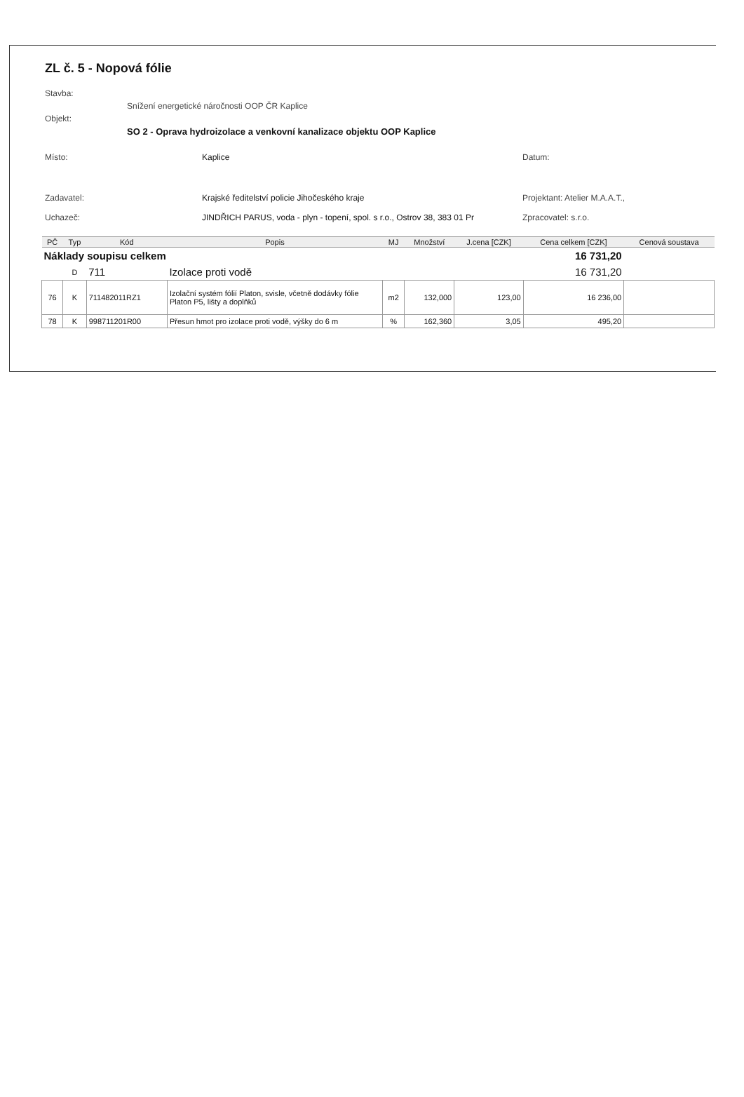ZL č. 5 - Nopová fólie
Stavba:
Snížení energetické náročnosti OOP ČR Kaplice
Objekt:
SO 2 - Oprava hydroizolace a venkovní kanalizace objektu OOP Kaplice
Místo: Kaplice Datum:
Zadavatel: Krajské ředitelství policie Jihočeského kraje Projektant: Atelier M.A.A.T.,
Uchazeč: JINDŘICH PARUS, voda - plyn - topení, spol. s r.o., Ostrov 38, 383 01 Pr Zpracovatel: s.r.o.
| PČ | Typ | Kód | Popis | MJ | Množství | J.cena [CZK] | Cena celkem [CZK] | Cenová soustava |
| --- | --- | --- | --- | --- | --- | --- | --- | --- |
| Náklady soupisu celkem | | | | | | | 16 731,20 | |
| | D | 711 | Izolace proti vodě | | | | 16 731,20 | |
| 76 | K | 711482011RZ1 | Izolační systém fólií Platon, svisle, včetně dodávky fólie Platon P5, lišty a doplňků | m2 | 132,000 | 123,00 | 16 236,00 | |
| 78 | K | 998711201R00 | Přesun hmot pro izolace proti vodě, výšky do 6 m | % | 162,360 | 3,05 | 495,20 | |